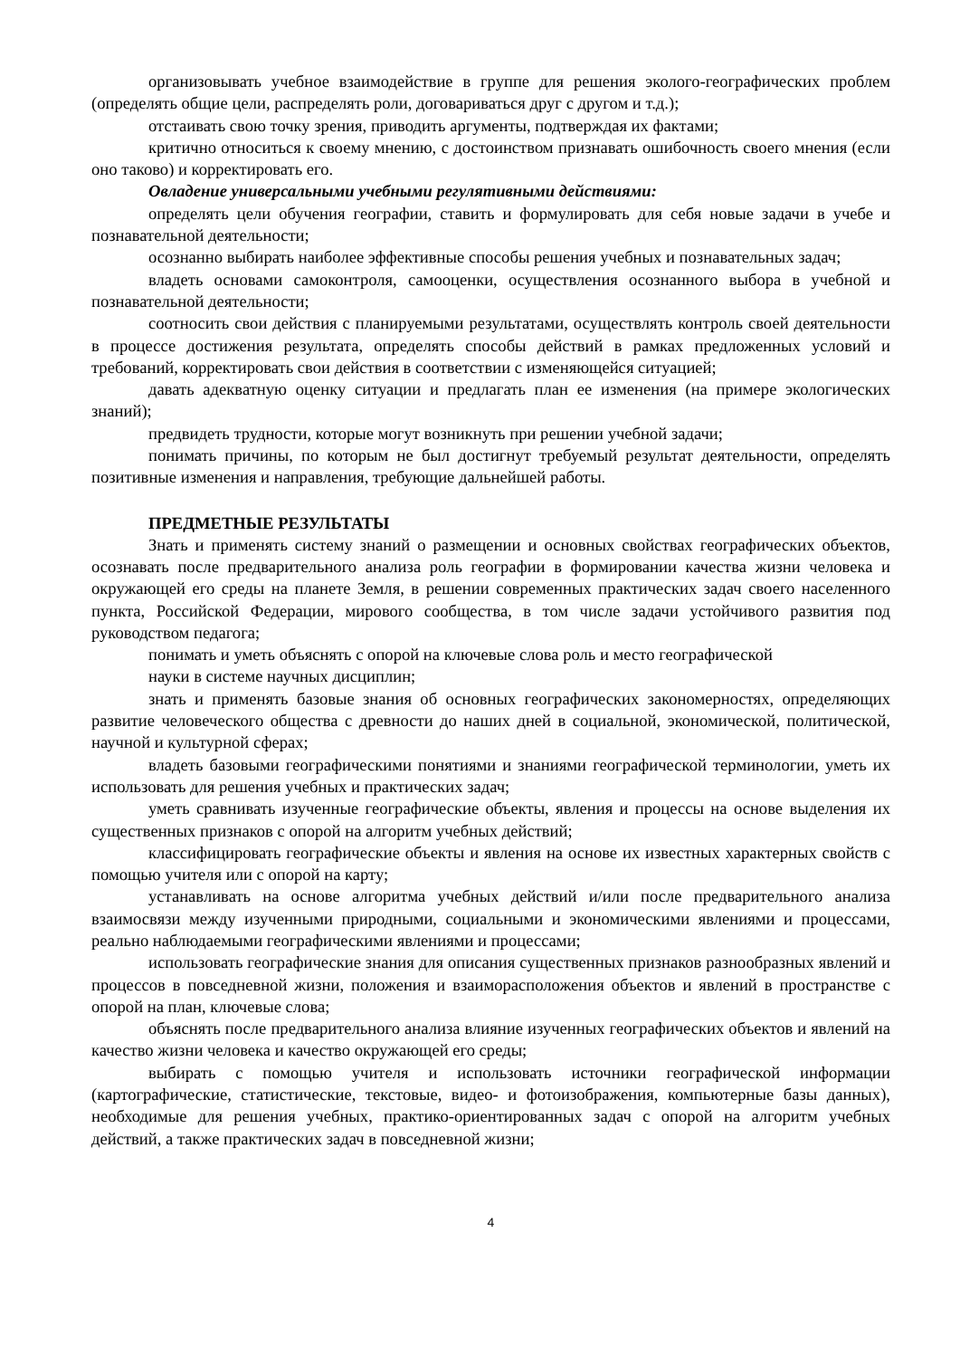организовывать учебное взаимодействие в группе для решения эколого-географических проблем (определять общие цели, распределять роли, договариваться друг с другом и т.д.);
отстаивать свою точку зрения, приводить аргументы, подтверждая их фактами;
критично относиться к своему мнению, с достоинством признавать ошибочность своего мнения (если оно таково) и корректировать его.
Овладение универсальными учебными регулятивными действиями:
определять цели обучения географии, ставить и формулировать для себя новые задачи в учебе и познавательной деятельности;
осознанно выбирать наиболее эффективные способы решения учебных и познавательных задач;
владеть основами самоконтроля, самооценки, осуществления осознанного выбора в учебной и познавательной деятельности;
соотносить свои действия с планируемыми результатами, осуществлять контроль своей деятельности в процессе достижения результата, определять способы действий в рамках предложенных условий и требований, корректировать свои действия в соответствии с изменяющейся ситуацией;
давать адекватную оценку ситуации и предлагать план ее изменения (на примере экологических знаний);
предвидеть трудности, которые могут возникнуть при решении учебной задачи;
понимать причины, по которым не был достигнут требуемый результат деятельности, определять позитивные изменения и направления, требующие дальнейшей работы.
ПРЕДМЕТНЫЕ РЕЗУЛЬТАТЫ
Знать и применять систему знаний о размещении и основных свойствах географических объектов, осознавать после предварительного анализа роль географии в формировании качества жизни человека и окружающей его среды на планете Земля, в решении современных практических задач своего населенного пункта, Российской Федерации, мирового сообщества, в том числе задачи устойчивого развития под руководством педагога;
понимать и уметь объяснять с опорой на ключевые слова роль и место географической
науки в системе научных дисциплин;
знать и применять базовые знания об основных географических закономерностях, определяющих развитие человеческого общества с древности до наших дней в социальной, экономической, политической, научной и культурной сферах;
владеть базовыми географическими понятиями и знаниями географической терминологии, уметь их использовать для решения учебных и практических задач;
уметь сравнивать изученные географические объекты, явления и процессы на основе выделения их существенных признаков с опорой на алгоритм учебных действий;
классифицировать географические объекты и явления на основе их известных характерных свойств с помощью учителя или с опорой на карту;
устанавливать на основе алгоритма учебных действий и/или после предварительного анализа взаимосвязи между изученными природными, социальными и экономическими явлениями и процессами, реально наблюдаемыми географическими явлениями и процессами;
использовать географические знания для описания существенных признаков разнообразных явлений и процессов в повседневной жизни, положения и взаиморасположения объектов и явлений в пространстве с опорой на план, ключевые слова;
объяснять после предварительного анализа влияние изученных географических объектов и явлений на качество жизни человека и качество окружающей его среды;
выбирать с помощью учителя и использовать источники географической информации (картографические, статистические, текстовые, видео- и фотоизображения, компьютерные базы данных), необходимые для решения учебных, практико-ориентированных задач с опорой на алгоритм учебных действий, а также практических задач в повседневной жизни;
4